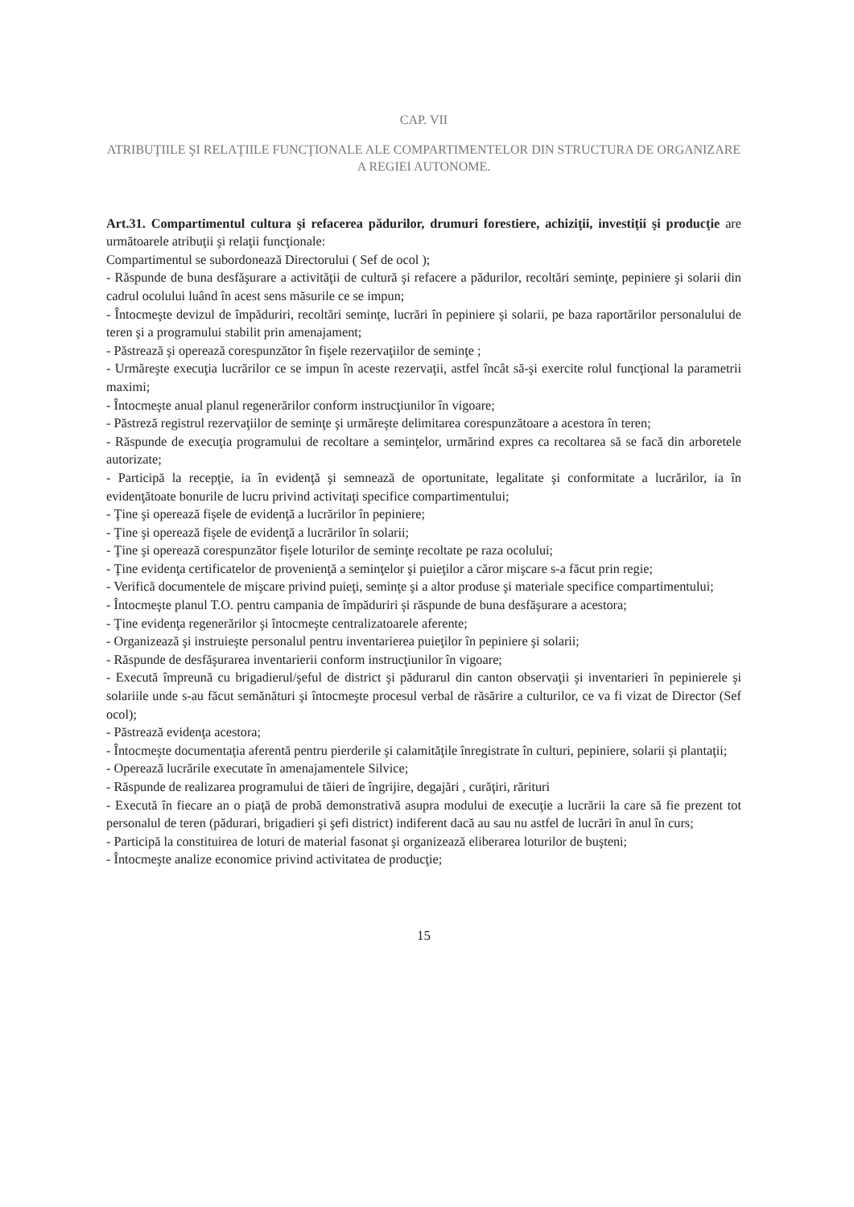CAP. VII
ATRIBUŢIILE ŞI RELAŢIILE FUNCŢIONALE ALE COMPARTIMENTELOR DIN STRUCTURA DE ORGANIZARE A REGIEI AUTONOME.
Art.31. Compartimentul cultura şi refacerea pădurilor, drumuri forestiere, achiziţii, investiţii şi producţie are următoarele atribuţii şi relaţii funcţionale:
Compartimentul se subordonează Directorului ( Sef de ocol );
- Răspunde de buna desfăşurare a activităţii de cultură şi refacere a pădurilor, recoltări seminţe, pepiniere şi solarii din cadrul ocolului luând în acest sens măsurile ce se impun;
- Întocmeşte devizul de împăduriri, recoltări seminţe, lucrări în pepiniere şi solarii, pe baza raportărilor personalului de teren şi a programului stabilit prin amenajament;
- Păstrează şi operează corespunzător în fişele rezervaţiilor de seminţe ;
- Urmăreşte execuţia lucrărilor ce se impun în aceste rezervaţii, astfel încât să-şi exercite rolul funcţional la parametrii maximi;
- Întocmeşte anual planul regenerărilor conform instrucţiunilor în vigoare;
- Păstreză registrul rezervaţiilor de seminţe şi urmăreşte delimitarea corespunzătoare a acestora în teren;
- Răspunde de execuţia programului de recoltare a seminţelor, urmărind expres ca recoltarea să se facă din arboretele autorizate;
- Participă la recepţie, ia în evidenţă şi semnează de oportunitate, legalitate şi conformitate a lucrărilor, ia în evidenţătoate bonurile de lucru privind activitaţi specifice compartimentului;
- Ţine şi operează fişele de evidenţă a lucrărilor în pepiniere;
- Ţine şi operează fişele de evidenţă a lucrărilor în solarii;
- Ţine şi operează corespunzător fişele loturilor de seminţe recoltate pe raza ocolului;
- Ţine evidenţa certificatelor de provenienţă a seminţelor şi puieţilor a căror mişcare s-a făcut prin regie;
- Verifică documentele de mişcare privind puieţi, seminţe şi a altor produse şi materiale specifice compartimentului;
- Întocmeşte planul T.O. pentru campania de împăduriri şi răspunde de buna desfăşurare a acestora;
- Ţine evidenţa regenerărilor şi întocmeşte centralizatoarele aferente;
- Organizează şi instruieşte personalul pentru inventarierea puieţilor în pepiniere şi solarii;
- Răspunde de desfăşurarea inventarierii conform instrucţiunilor în vigoare;
- Execută împreună cu brigadierul/şeful de district şi pădurarul din canton observaţii şi inventarieri în pepinierele şi solariile unde s-au făcut semănături şi întocmeşte procesul verbal de răsărire a culturilor, ce va fi vizat de Director (Sef ocol);
- Păstrează evidenţa acestora;
- Întocmeşte documentaţia aferentă pentru pierderile şi calamităţile înregistrate în culturi, pepiniere, solarii şi plantaţii;
- Operează lucrările executate în amenajamentele Silvice;
- Răspunde de realizarea programului de tăieri de îngrijire, degajări , curăţiri, rărituri
- Execută în fiecare an o piaţă de probă demonstrativă asupra modului de execuţie a lucrării la care să fie prezent tot personalul de teren (pădurari, brigadieri şi şefi district) indiferent dacă au sau nu astfel de lucrări în anul în curs;
- Participă la constituirea de loturi de material fasonat şi organizează eliberarea loturilor de buşteni;
- Întocmeşte analize economice privind activitatea de producţie;
15